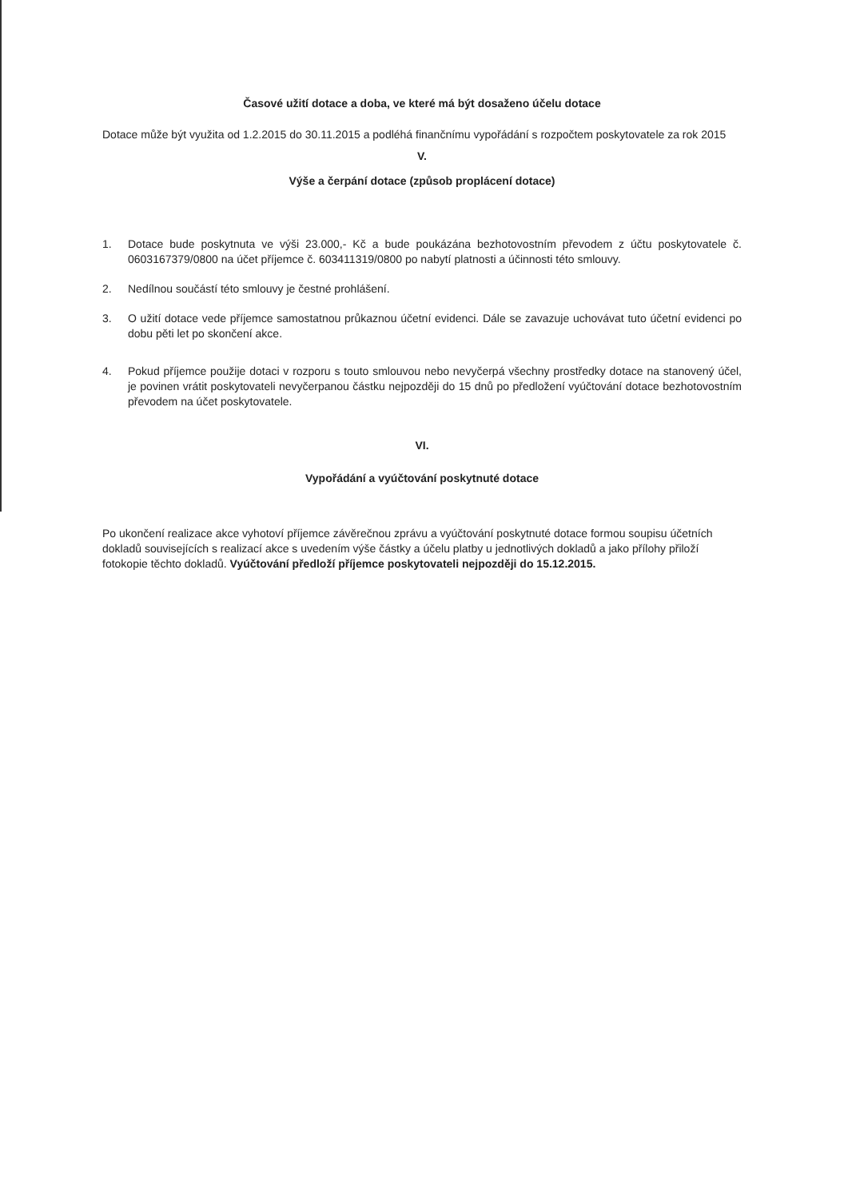Časové užití dotace a doba, ve které má být dosaženo účelu dotace
Dotace může být využita od 1.2.2015 do 30.11.2015 a podléhá finančnímu vypořádání s rozpočtem poskytovatele za rok 2015
V.
Výše a čerpání dotace (způsob proplácení dotace)
1. Dotace bude poskytnuta ve výši 23.000,- Kč a bude poukázána bezhotovostním převodem z účtu poskytovatele č. 0603167379/0800 na účet příjemce č. 603411319/0800 po nabytí platnosti a účinnosti této smlouvy.
2. Nedílnou součástí této smlouvy je čestné prohlášení.
3. O užití dotace vede příjemce samostatnou průkaznou účetní evidenci. Dále se zavazuje uchovávat tuto účetní evidenci po dobu pěti let po skončení akce.
4. Pokud příjemce použije dotaci v rozporu s touto smlouvou nebo nevyčerpá všechny prostředky dotace na stanovený účel, je povinen vrátit poskytovateli nevyčerpanou částku nejpozději do 15 dnů po předložení vyúčtování dotace bezhotovostním převodem na účet poskytovatele.
VI.
Vypořádání a vyúčtování poskytnuté dotace
Po ukončení realizace akce vyhotoví příjemce závěrečnou zprávu a vyúčtování poskytnuté dotace formou soupisu účetních dokladů souvisejících s realizací akce s uvedením výše částky a účelu platby u jednotlivých dokladů a jako přílohy přiloží fotokopie těchto dokladů. Vyúčtování předloží příjemce poskytovateli nejpozději do 15.12.2015.